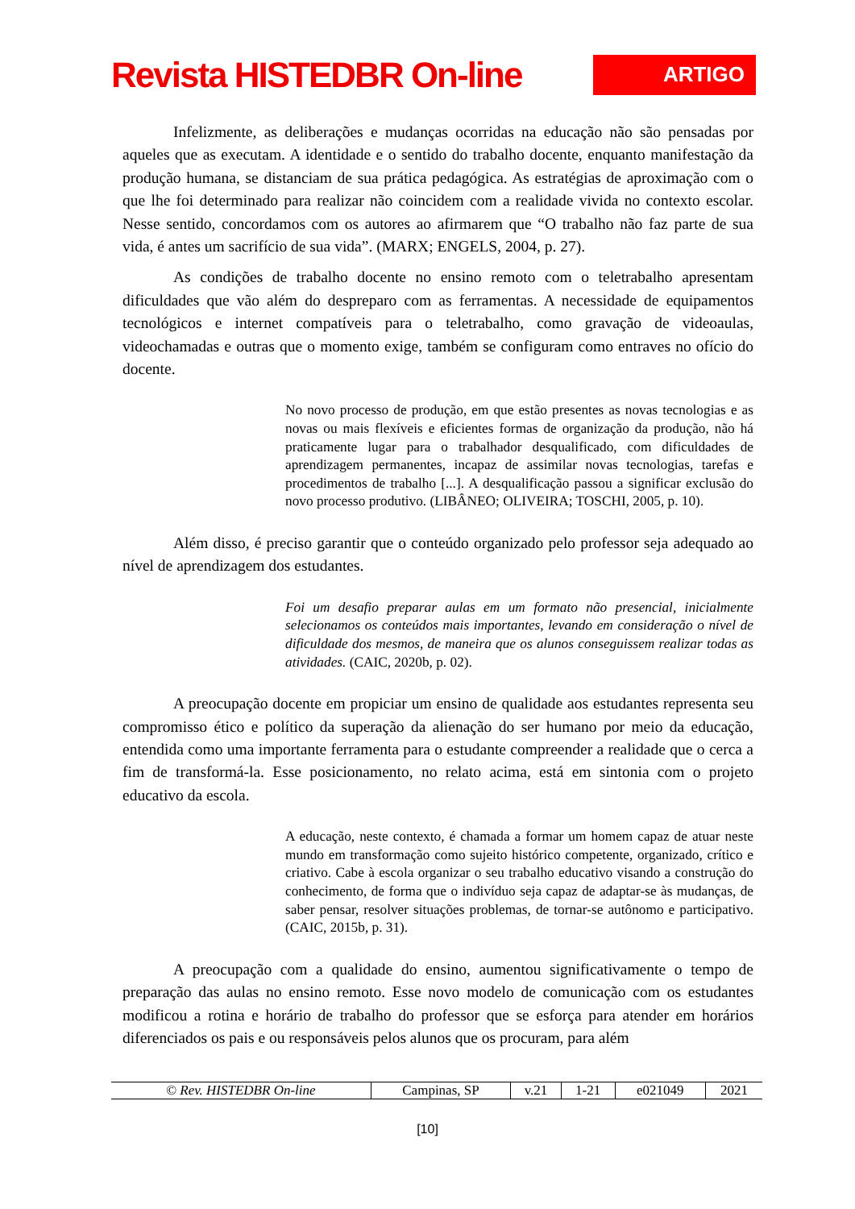Revista HISTEDBR On-line
ARTIGO
Infelizmente, as deliberações e mudanças ocorridas na educação não são pensadas por aqueles que as executam. A identidade e o sentido do trabalho docente, enquanto manifestação da produção humana, se distanciam de sua prática pedagógica. As estratégias de aproximação com o que lhe foi determinado para realizar não coincidem com a realidade vivida no contexto escolar. Nesse sentido, concordamos com os autores ao afirmarem que “O trabalho não faz parte de sua vida, é antes um sacrifício de sua vida”. (MARX; ENGELS, 2004, p. 27).
As condições de trabalho docente no ensino remoto com o teletrabalho apresentam dificuldades que vão além do despreparo com as ferramentas. A necessidade de equipamentos tecnológicos e internet compatíveis para o teletrabalho, como gravação de videoaulas, videochamadas e outras que o momento exige, também se configuram como entraves no ofício do docente.
No novo processo de produção, em que estão presentes as novas tecnologias e as novas ou mais flexíveis e eficientes formas de organização da produção, não há praticamente lugar para o trabalhador desqualificado, com dificuldades de aprendizagem permanentes, incapaz de assimilar novas tecnologias, tarefas e procedimentos de trabalho [...]. A desqualificação passou a significar exclusão do novo processo produtivo. (LIBÂNEO; OLIVEIRA; TOSCHI, 2005, p. 10).
Além disso, é preciso garantir que o conteúdo organizado pelo professor seja adequado ao nível de aprendizagem dos estudantes.
Foi um desafio preparar aulas em um formato não presencial, inicialmente selecionamos os conteúdos mais importantes, levando em consideração o nível de dificuldade dos mesmos, de maneira que os alunos conseguissem realizar todas as atividades. (CAIC, 2020b, p. 02).
A preocupação docente em propiciar um ensino de qualidade aos estudantes representa seu compromisso ético e político da superação da alienação do ser humano por meio da educação, entendida como uma importante ferramenta para o estudante compreender a realidade que o cerca a fim de transformá-la. Esse posicionamento, no relato acima, está em sintonia com o projeto educativo da escola.
A educação, neste contexto, é chamada a formar um homem capaz de atuar neste mundo em transformação como sujeito histórico competente, organizado, crítico e criativo. Cabe à escola organizar o seu trabalho educativo visando a construção do conhecimento, de forma que o indivíduo seja capaz de adaptar-se às mudanças, de saber pensar, resolver situações problemas, de tornar-se autônomo e participativo. (CAIC, 2015b, p. 31).
A preocupação com a qualidade do ensino, aumentou significativamente o tempo de preparação das aulas no ensino remoto. Esse novo modelo de comunicação com os estudantes modificou a rotina e horário de trabalho do professor que se esforça para atender em horários diferenciados os pais e ou responsáveis pelos alunos que os procuram, para além
| © Rev. HISTEDBR On-line | Campinas, SP | v.21 | 1-21 | e021049 | 2021 |
[10]